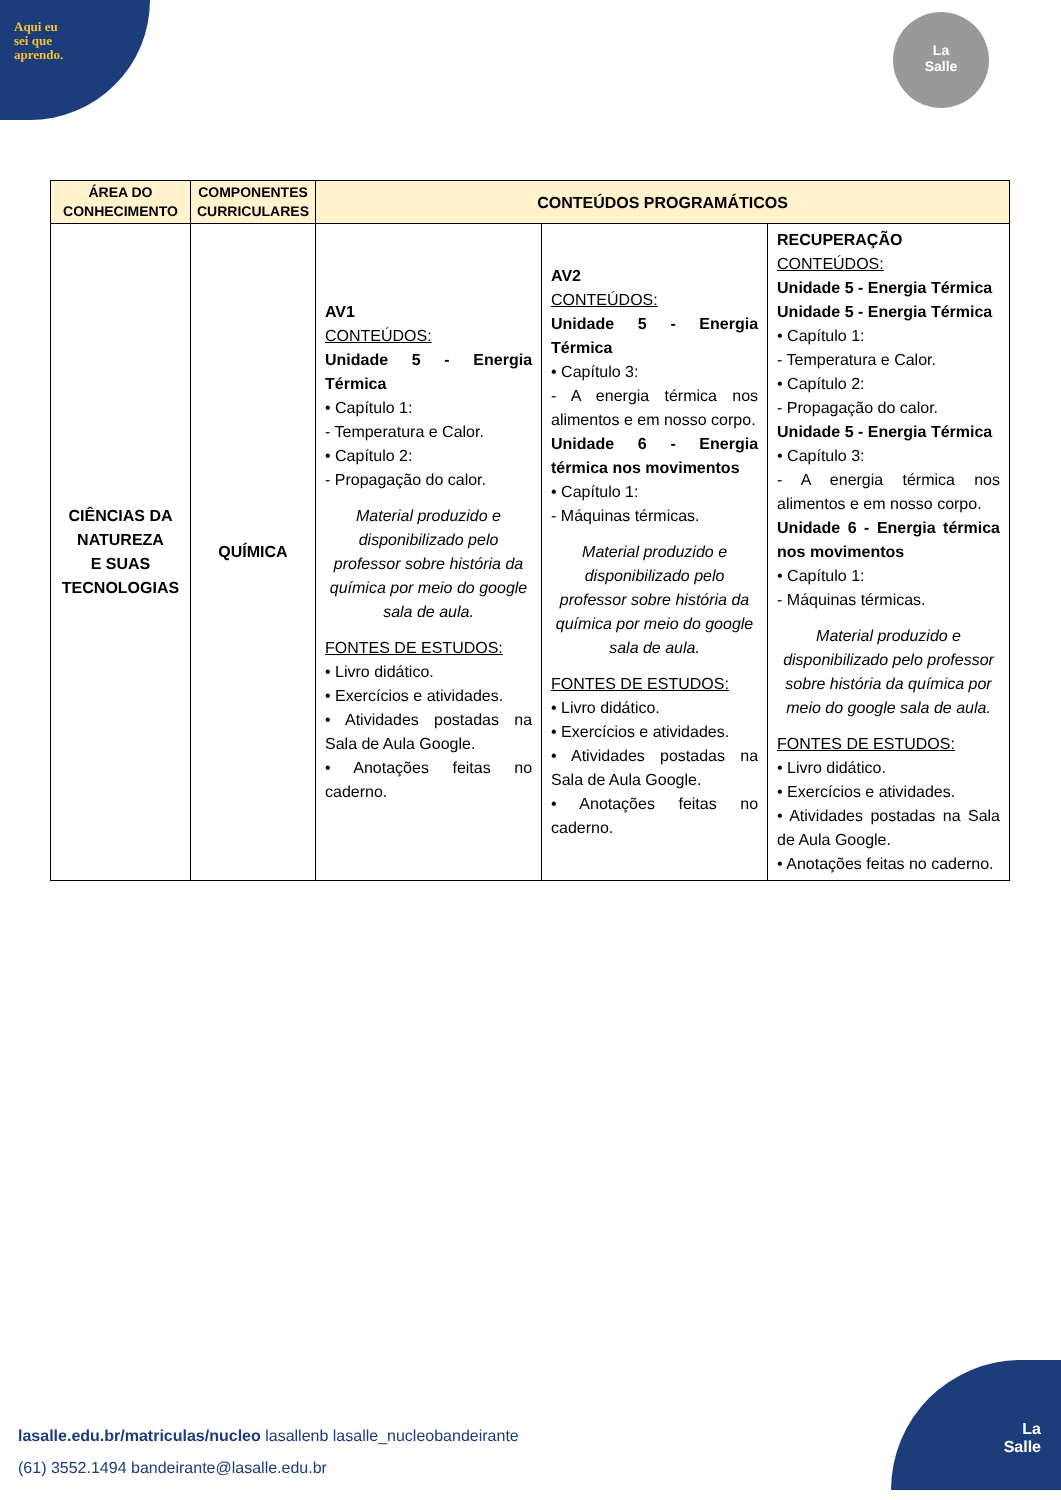Aqui eu
sei que
aprendo.
La
Salle
| ÁREA DO CONHECIMENTO | COMPONENTES CURRICULARES | CONTEÚDOS PROGRAMÁTICOS | | |
| --- | --- | --- | --- | --- |
| CIÊNCIAS DA NATUREZA E SUAS TECNOLOGIAS | QUÍMICA | AV1 CONTEÚDOS: Unidade 5 - Energia Térmica • Capítulo 1: - Temperatura e Calor. • Capítulo 2: - Propagação do calor. Material produzido e disponibilizado pelo professor sobre história da química por meio do google sala de aula. FONTES DE ESTUDOS: • Livro didático. • Exercícios e atividades. • Atividades postadas na Sala de Aula Google. • Anotações feitas no caderno. | AV2 CONTEÚDOS: Unidade 5 - Energia Térmica • Capítulo 3: - A energia térmica nos alimentos e em nosso corpo. Unidade 6 - Energia térmica nos movimentos • Capítulo 1: - Máquinas térmicas. Material produzido e disponibilizado pelo professor sobre história da química por meio do google sala de aula. FONTES DE ESTUDOS: • Livro didático. • Exercícios e atividades. • Atividades postadas na Sala de Aula Google. • Anotações feitas no caderno. | RECUPERAÇÃO CONTEÚDOS: Unidade 5 - Energia Térmica Unidade 5 - Energia Térmica • Capítulo 1: - Temperatura e Calor. • Capítulo 2: - Propagação do calor. Unidade 5 - Energia Térmica • Capítulo 3: - A energia térmica nos alimentos e em nosso corpo. Unidade 6 - Energia térmica nos movimentos • Capítulo 1: - Máquinas térmicas. Material produzido e disponibilizado pelo professor sobre história da química por meio do google sala de aula. FONTES DE ESTUDOS: • Livro didático. • Exercícios e atividades. • Atividades postadas na Sala de Aula Google. • Anotações feitas no caderno. |
lasalle.edu.br/matriculas/nucleo lasallenb lasalle_nucleobandeirante
(61) 3552.1494 bandeirante@lasalle.edu.br
La
Salle